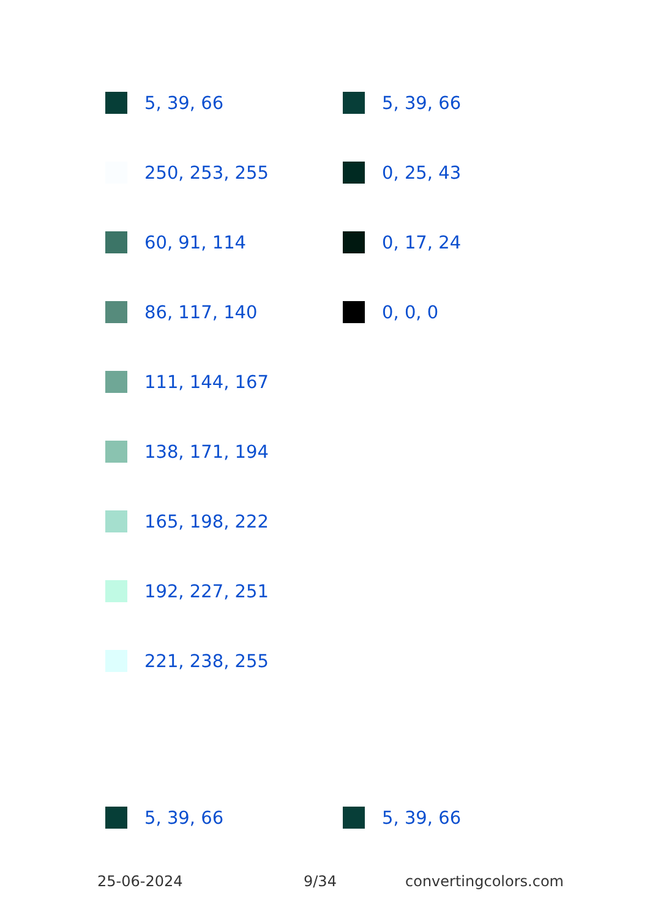5, 39, 66 5, 39, 66
250, 253, 255 0, 25, 43
60, 91, 114 0, 17, 24
86, 117, 140 0, 0, 0
111, 144, 167
138, 171, 194
165, 198, 222
192, 227, 251
221, 238, 255
5, 39, 66 5, 39, 66
25-06-2024 9/34 convertingcolors.com